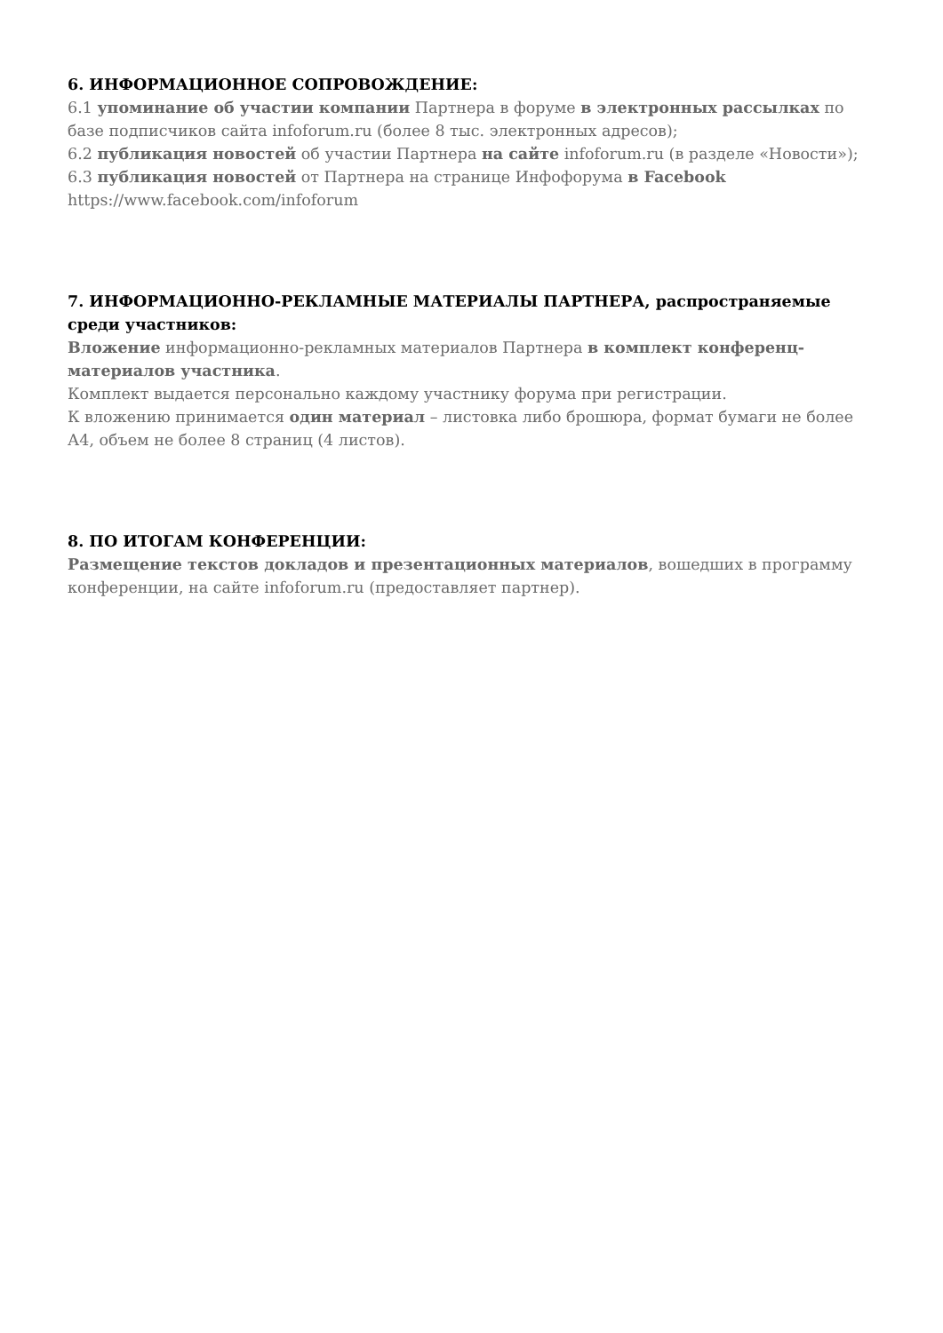6. ИНФОРМАЦИОННОЕ СОПРОВОЖДЕНИЕ:
6.1 упоминание об участии компании Партнера в форуме в электронных рассылках по базе подписчиков сайта infoforum.ru (более 8 тыс. электронных адресов);
6.2 публикация новостей об участии Партнера на сайте infoforum.ru (в разделе «Новости»);
6.3 публикация новостей от Партнера на странице Инфофорума в Facebook https://www.facebook.com/infoforum
7. ИНФОРМАЦИОННО-РЕКЛАМНЫЕ МАТЕРИАЛЫ ПАРТНЕРА, распространяемые среди участников:
Вложение информационно-рекламных материалов Партнера в комплект конференц-материалов участника.
Комплект выдается персонально каждому участнику форума при регистрации.
К вложению принимается один материал – листовка либо брошюра, формат бумаги не более А4, объем не более 8 страниц (4 листов).
8. ПО ИТОГАМ КОНФЕРЕНЦИИ:
Размещение текстов докладов и презентационных материалов, вошедших в программу конференции, на сайте infoforum.ru (предоставляет партнер).